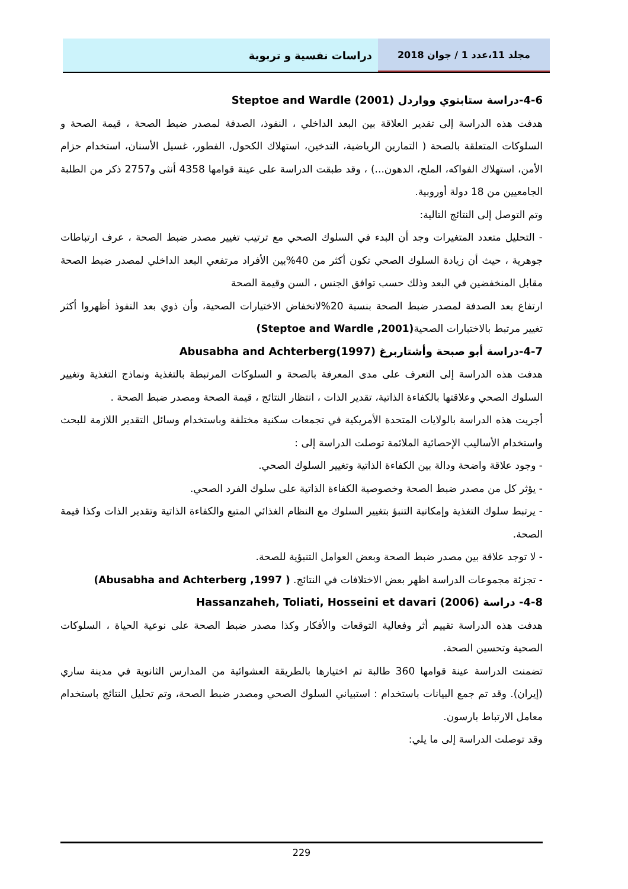دراسات نفسية و تربوية مجلد 11،عدد 1 / جوان 2018
4-6-دراسة ستابتوي وواردل Steptoe and Wardle (2001)
هدفت هذه الدراسة إلى تقدير العلاقة بين البعد الداخلي ، النفوذ، الصدفة لمصدر ضبط الصحة ، قيمة الصحة و السلوكات المتعلقة بالصحة ( التمارين الرياضية، التدخين، استهلاك الكحول، الفطور، غسيل الأسنان، استخدام حزام الأمن، استهلاك الفواكه، الملح، الدهون...) ، وقد طبقت الدراسة على عينة قوامها 4358 أنثى و2757 ذكر من الطلبة الجامعيين من 18 دولة أوروبية.
وتم التوصل إلى النتائج التالية:
- التحليل متعدد المتغيرات وجد أن البدء في السلوك الصحي مع ترتيب تغيير مصدر ضبط الصحة ، عرف ارتباطات جوهرية ، حيث أن زيادة السلوك الصحي تكون أكثر من 40%بين الأفراد مرتفعي البعد الداخلي لمصدر ضبط الصحة مقابل المنخفضين في البعد وذلك حسب توافق الجنس ، السن وقيمة الصحة
ارتفاع بعد الصدفة لمصدر ضبط الصحة بنسبة 20%لانخفاض الاختيارات الصحية، وأن ذوي بعد النفوذ أظهروا أكثر تغيير مرتبط بالاختبارات الصحية(Steptoe and Wardle ,2001)
4-7-دراسة أبو صبحة وأشتاربرغ Abusabha and Achterberg(1997)
هدفت هذه الدراسة إلى التعرف على مدى المعرفة بالصحة و السلوكات المرتبطة بالتغذية ونماذج التغذية وتغيير السلوك الصحي وعلاقتها بالكفاءة الذاتية، تقدير الذات ، انتظار النتائج ، قيمة الصحة ومصدر ضبط الصحة .
أجريت هذه الدراسة بالولايات المتحدة الأمريكية في تجمعات سكنية مختلفة وباستخدام وسائل التقدير اللازمة للبحث واستخدام الأساليب الإحصائية الملائمة توصلت الدراسة إلى :
- وجود علاقة واضحة ودالة بين الكفاءة الذاتية وتغيير السلوك الصحي.
- يؤثر كل من مصدر ضبط الصحة وخصوصية الكفاءة الذاتية على سلوك الفرد الصحي.
- يرتبط سلوك التغذية وإمكانية التنبؤ بتغيير السلوك مع النظام الغذائي المتبع والكفاءة الذاتية وتقدير الذات وكذا قيمة الصحة.
- لا توجد علاقة بين مصدر ضبط الصحة وبعض العوامل التنبؤية للصحة.
- تجزئة مجموعات الدراسة اظهر بعض الاختلافات في النتائج. ( Abusabha and Achterberg ,1997)
4-8- دراسة Hassanzaheh, Toliati, Hosseini et davari (2006)
هدفت هذه الدراسة تقييم أثر وفعالية التوقعات والأفكار وكذا مصدر ضبط الصحة على نوعية الحياة ، السلوكات الصحية وتحسين الصحة.
تضمنت الدراسة عينة قوامها 360 طالبة تم اختيارها بالطريقة العشوائية من المدارس الثانوية في مدينة ساري (إيران). وقد تم جمع البيانات باستخدام : استبياني السلوك الصحي ومصدر ضبط الصحة، وتم تحليل النتائج باستخدام معامل الارتباط بارسون.
وقد توصلت الدراسة إلى ما يلي:
229